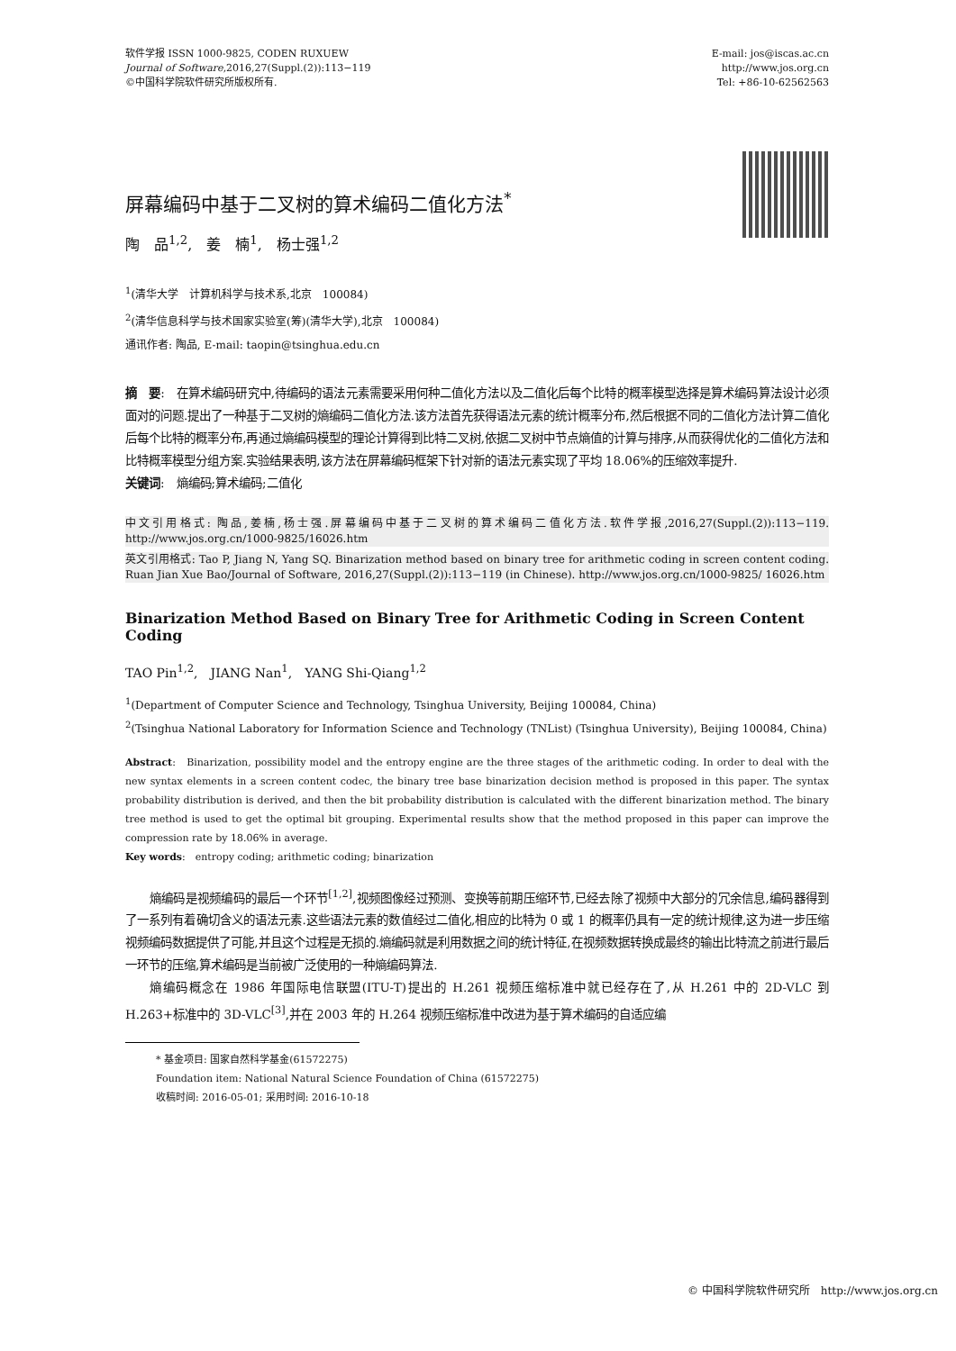软件学报 ISSN 1000-9825, CODEN RUXUEW
Journal of Software,2016,27(Suppl.(2)):113−119
©中国科学院软件研究所版权所有.
E-mail: jos@iscas.ac.cn
http://www.jos.org.cn
Tel: +86-10-62562563
屏幕编码中基于二叉树的算术编码二值化方法<sup>*</sup>
陶　品<sup>1,2</sup>,　姜　楠<sup>1</sup>,　杨士强<sup>1,2</sup>
<sup>1</sup> (清华大学　计算机科学与技术系,北京　100084)
<sup>2</sup> (清华信息科学与技术国家实验室(筹)(清华大学),北京　100084)
通讯作者: 陶品, E-mail: taopin@tsinghua.edu.cn
摘　要:　在算术编码研究中,待编码的语法元素需要采用何种二值化方法以及二值化后每个比特的概率模型选择是算术编码算法设计必须面对的问题.提出了一种基于二叉树的熵编码二值化方法.该方法首先获得语法元素的统计概率分布,然后根据不同的二值化方法计算二值化后每个比特的概率分布,再通过熵编码模型的理论计算得到比特二叉树,依据二叉树中节点熵值的计算与排序,从而获得优化的二值化方法和比特概率模型分组方案.实验结果表明,该方法在屏幕编码框架下针对新的语法元素实现了平均 18.06%的压缩效率提升.
关键词:　熵编码;算术编码;二值化
中文引用格式: 陶品,姜楠,杨士强.屏幕编码中基于二叉树的算术编码二值化方法.软件学报,2016,27(Suppl.(2)):113−119. http://www.jos.org.cn/1000-9825/16026.htm
英文引用格式: Tao P, Jiang N, Yang SQ. Binarization method based on binary tree for arithmetic coding in screen content coding. Ruan Jian Xue Bao/Journal of Software, 2016,27(Suppl.(2)):113−119 (in Chinese). http://www.jos.org.cn/1000-9825/ 16026.htm
Binarization Method Based on Binary Tree for Arithmetic Coding in Screen Content Coding
TAO Pin<sup>1,2</sup>,　JIANG Nan<sup>1</sup>,　YANG Shi-Qiang<sup>1,2</sup>
<sup>1</sup> (Department of Computer Science and Technology, Tsinghua University, Beijing 100084, China)
<sup>2</sup> (Tsinghua National Laboratory for Information Science and Technology (TNList) (Tsinghua University), Beijing 100084, China)
Abstract:　Binarization, possibility model and the entropy engine are the three stages of the arithmetic coding. In order to deal with the new syntax elements in a screen content codec, the binary tree base binarization decision method is proposed in this paper. The syntax probability distribution is derived, and then the bit probability distribution is calculated with the different binarization method. The binary tree method is used to get the optimal bit grouping. Experimental results show that the method proposed in this paper can improve the compression rate by 18.06% in average.
Key words:　entropy coding; arithmetic coding; binarization
熵编码是视频编码的最后一个环节<sup>[1,2]</sup>,视频图像经过预测、变换等前期压缩环节,已经去除了视频中大部分的冗余信息,编码器得到了一系列有着确切含义的语法元素.这些语法元素的数值经过二值化,相应的比特为 0 或 1 的概率仍具有一定的统计规律,这为进一步压缩视频编码数据提供了可能,并且这个过程是无损的.熵编码就是利用数据之间的统计特征,在视频数据转换成最终的输出比特流之前进行最后一环节的压缩,算术编码是当前被广泛使用的一种熵编码算法.
熵编码概念在 1986 年国际电信联盟(ITU-T)提出的 H.261 视频压缩标准中就已经存在了,从 H.261 中的 2D-VLC 到 H.263+标准中的 3D-VLC<sup>[3]</sup>,并在 2003 年的 H.264 视频压缩标准中改进为基于算术编码的自适应编
* 基金项目: 国家自然科学基金(61572275)
Foundation item: National Natural Science Foundation of China (61572275)
收稿时间: 2016-05-01; 采用时间: 2016-10-18
© 中国科学院软件研究所　http://www.jos.org.cn